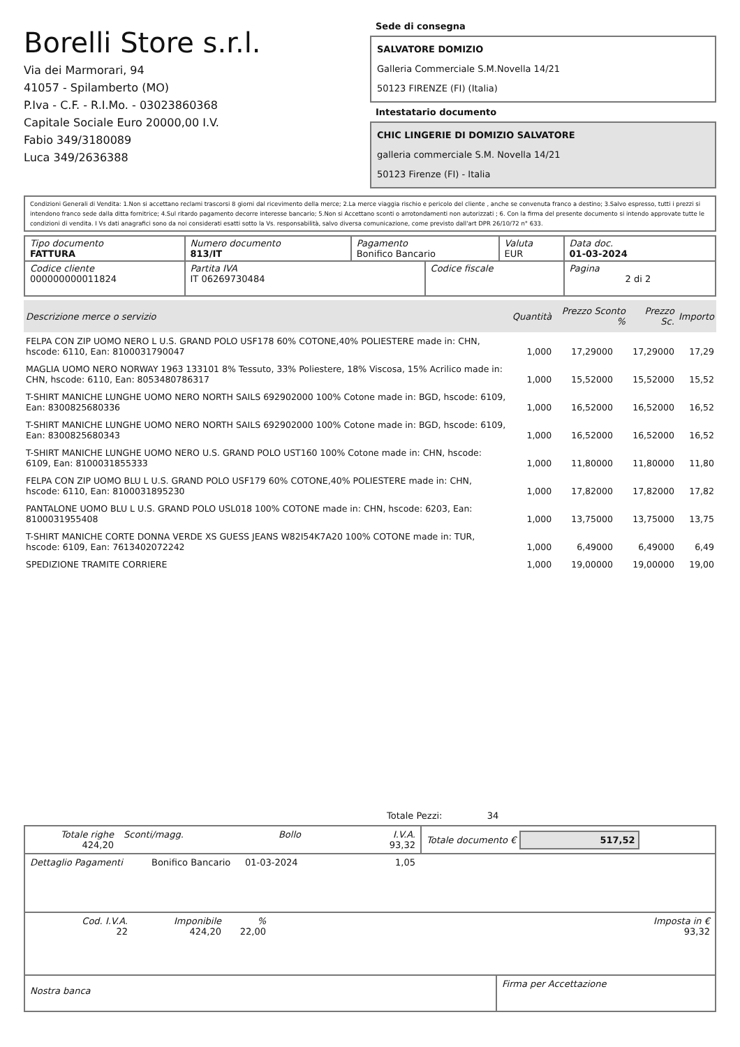Borelli Store s.r.l.
Via dei Marmorari, 94
41057 - Spilamberto (MO)
P.Iva - C.F. - R.I.Mo. - 03023860368
Capitale Sociale Euro 20000,00 I.V.
Fabio 349/3180089
Luca 349/2636388
Sede di consegna
SALVATORE DOMIZIO
Galleria Commerciale S.M.Novella 14/21
50123 FIRENZE (FI) (Italia)
Intestatario documento
CHIC LINGERIE DI DOMIZIO SALVATORE
galleria commerciale S.M. Novella 14/21
50123 Firenze (FI) - Italia
Condizioni Generali di Vendita: 1.Non si accettano reclami trascorsi 8 giorni dal ricevimento della merce; 2.La merce viaggia rischio e pericolo del cliente , anche se convenuta franco a destino; 3.Salvo espresso, tutti i prezzi si intendono franco sede dalla ditta fornitrice; 4.Sul ritardo pagamento decorre interesse bancario; 5.Non si Accettano sconti o arrotondamenti non autorizzati ; 6. Con la firma del presente documento si intendo approvate tutte le condizioni di vendita. I Vs dati anagrafici sono da noi considerati esatti sotto la Vs. responsabilità, salvo diversa comunicazione, come previsto dall'art DPR 26/10/72 n° 633.
| Tipo documento FATTURA | Numero documento 813/IT | Pagamento Bonifico Bancario | | Valuta EUR | Data doc. 01-03-2024 |
| Codice cliente 000000000011824 | Partita IVA IT 06269730484 | | Codice fiscale | | Pagina 2 di 2 |
| Descrizione merce o servizio | Quantità | Prezzo Sconto % | Prezzo Sc. | Importo |
| --- | --- | --- | --- | --- |
| FELPA CON ZIP UOMO NERO L U.S. GRAND POLO USF178 60% COTONE,40% POLIESTERE made in: CHN, hscode: 6110, Ean: 8100031790047 | 1,000 | 17,29000 | 17,29000 | 17,29 |
| MAGLIA UOMO NERO NORWAY 1963 133101 8% Tessuto, 33% Poliestere, 18% Viscosa, 15% Acrilico made in: CHN, hscode: 6110, Ean: 8053480786317 | 1,000 | 15,52000 | 15,52000 | 15,52 |
| T-SHIRT MANICHE LUNGHE UOMO NERO NORTH SAILS 692902000 100% Cotone made in: BGD, hscode: 6109, Ean: 8300825680336 | 1,000 | 16,52000 | 16,52000 | 16,52 |
| T-SHIRT MANICHE LUNGHE UOMO NERO NORTH SAILS 692902000 100% Cotone made in: BGD, hscode: 6109, Ean: 8300825680343 | 1,000 | 16,52000 | 16,52000 | 16,52 |
| T-SHIRT MANICHE LUNGHE UOMO NERO U.S. GRAND POLO UST160 100% Cotone made in: CHN, hscode: 6109, Ean: 8100031855333 | 1,000 | 11,80000 | 11,80000 | 11,80 |
| FELPA CON ZIP UOMO BLU L U.S. GRAND POLO USF179 60% COTONE,40% POLIESTERE made in: CHN, hscode: 6110, Ean: 8100031895230 | 1,000 | 17,82000 | 17,82000 | 17,82 |
| PANTALONE UOMO BLU L U.S. GRAND POLO USL018 100% COTONE made in: CHN, hscode: 6203, Ean: 8100031955408 | 1,000 | 13,75000 | 13,75000 | 13,75 |
| T-SHIRT MANICHE CORTE DONNA VERDE XS GUESS JEANS W82I54K7A20 100% COTONE made in: TUR, hscode: 6109, Ean: 7613402072242 | 1,000 | 6,49000 | 6,49000 | 6,49 |
| SPEDIZIONE TRAMITE CORRIERE | 1,000 | 19,00000 | 19,00000 | 19,00 |
Totale Pezzi: 34
| Totale righe 424,20 | Sconti/magg. | Bollo | I.V.A. 93,32 | Totale documento € 517,52 |
| Dettaglio Pagamenti | Bonifico Bancario | 01-03-2024 | 1,05 | |
| Cod. I.V.A. 22 | Imponibile 424,20 | % 22,00 | | Imposta in € 93,32 |
| Nostra banca | Firma per Accettazione |